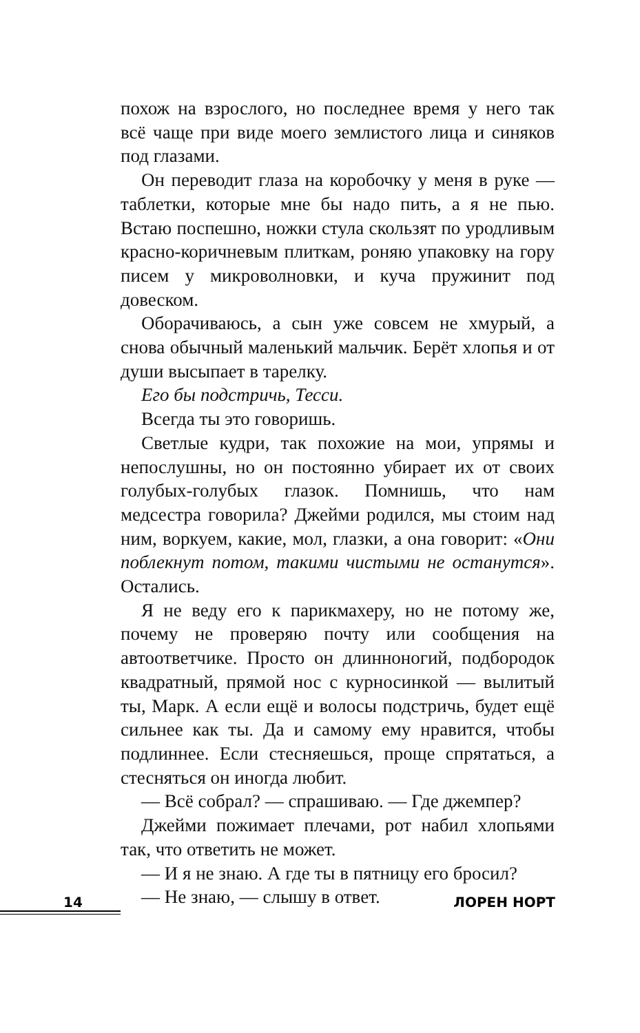похож на взрослого, но последнее время у него так всё чаще при виде моего землистого лица и синяков под глазами.
Он переводит глаза на коробочку у меня в руке — таблетки, которые мне бы надо пить, а я не пью. Встаю поспешно, ножки стула скользят по уродливым красно-коричневым плиткам, роняю упаковку на гору писем у микроволновки, и куча пружинит под довеском.
Оборачиваюсь, а сын уже совсем не хмурый, а снова обычный маленький мальчик. Берёт хлопья и от души высыпает в тарелку.
Его бы подстричь, Тесси.
Всегда ты это говоришь.
Светлые кудри, так похожие на мои, упрямы и непослушны, но он постоянно убирает их от своих голубых-голубых глазок. Помнишь, что нам медсестра говорила? Джейми родился, мы стоим над ним, воркуем, какие, мол, глазки, а она говорит: «Они поблекнут потом, такими чистыми не останутся». Остались.
Я не веду его к парикмахеру, но не потому же, почему не проверяю почту или сообщения на автоответчике. Просто он длинноногий, подбородок квадратный, прямой нос с курносинкой — вылитый ты, Марк. А если ещё и волосы подстричь, будет ещё сильнее как ты. Да и самому ему нравится, чтобы подлиннее. Если стесняешься, проще спрятаться, а стесняться он иногда любит.
— Всё собрал? — спрашиваю. — Где джемпер?
Джейми пожимает плечами, рот набил хлопьями так, что ответить не может.
— И я не знаю. А где ты в пятницу его бросил?
— Не знаю, — слышу в ответ.
14 ЛОРЕН НОРТ